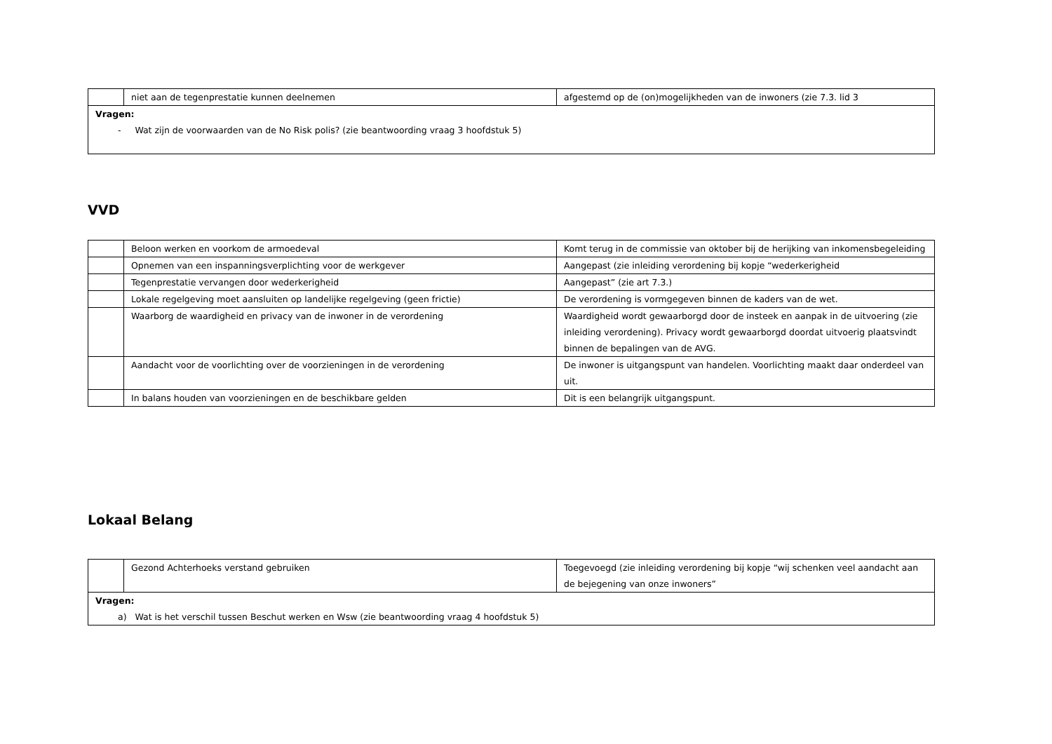| | niet aan de tegenprestatie kunnen deelnemen | afgestemd op de (on)mogelijkheden van de inwoners (zie 7.3. lid 3 |
| Vragen: - Wat zijn de voorwaarden van de No Risk polis? (zie beantwoording vraag 3 hoofdstuk 5) | | |
VVD
| | Beloon werken en voorkom de armoedeval | Komt terug in de commissie van oktober bij de herijking van inkomensbegeleiding |
| | Opnemen van een inspanningsverplichting voor de werkgever | Aangepast (zie inleiding verordening bij kopje “wederkerigheid |
| | Tegenprestatie vervangen door wederkerigheid | Aangepast” (zie art 7.3.) |
| | Lokale regelgeving moet aansluiten op landelijke regelgeving (geen frictie) | De verordening is vormgegeven binnen de kaders van de wet. |
| | Waarborg de waardigheid en privacy van de inwoner in de verordening | Waardigheid wordt gewaarborgd door de insteek en aanpak in de uitvoering (zie inleiding verordening). Privacy wordt gewaarborgd doordat uitvoerig plaatsvindt binnen de bepalingen van de AVG. |
| | Aandacht voor de voorlichting over de voorzieningen in de verordening | De inwoner is uitgangspunt van handelen. Voorlichting maakt daar onderdeel van uit. |
| | In balans houden van voorzieningen en de beschikbare gelden | Dit is een belangrijk uitgangspunt. |
Lokaal Belang
| | Gezond Achterhoeks verstand gebruiken | Toegevoegd (zie inleiding verordening bij kopje “wij schenken veel aandacht aan de bejegening van onze inwoners” |
| Vragen: a) Wat is het verschil tussen Beschut werken en Wsw (zie beantwoording vraag 4 hoofdstuk 5) | | |